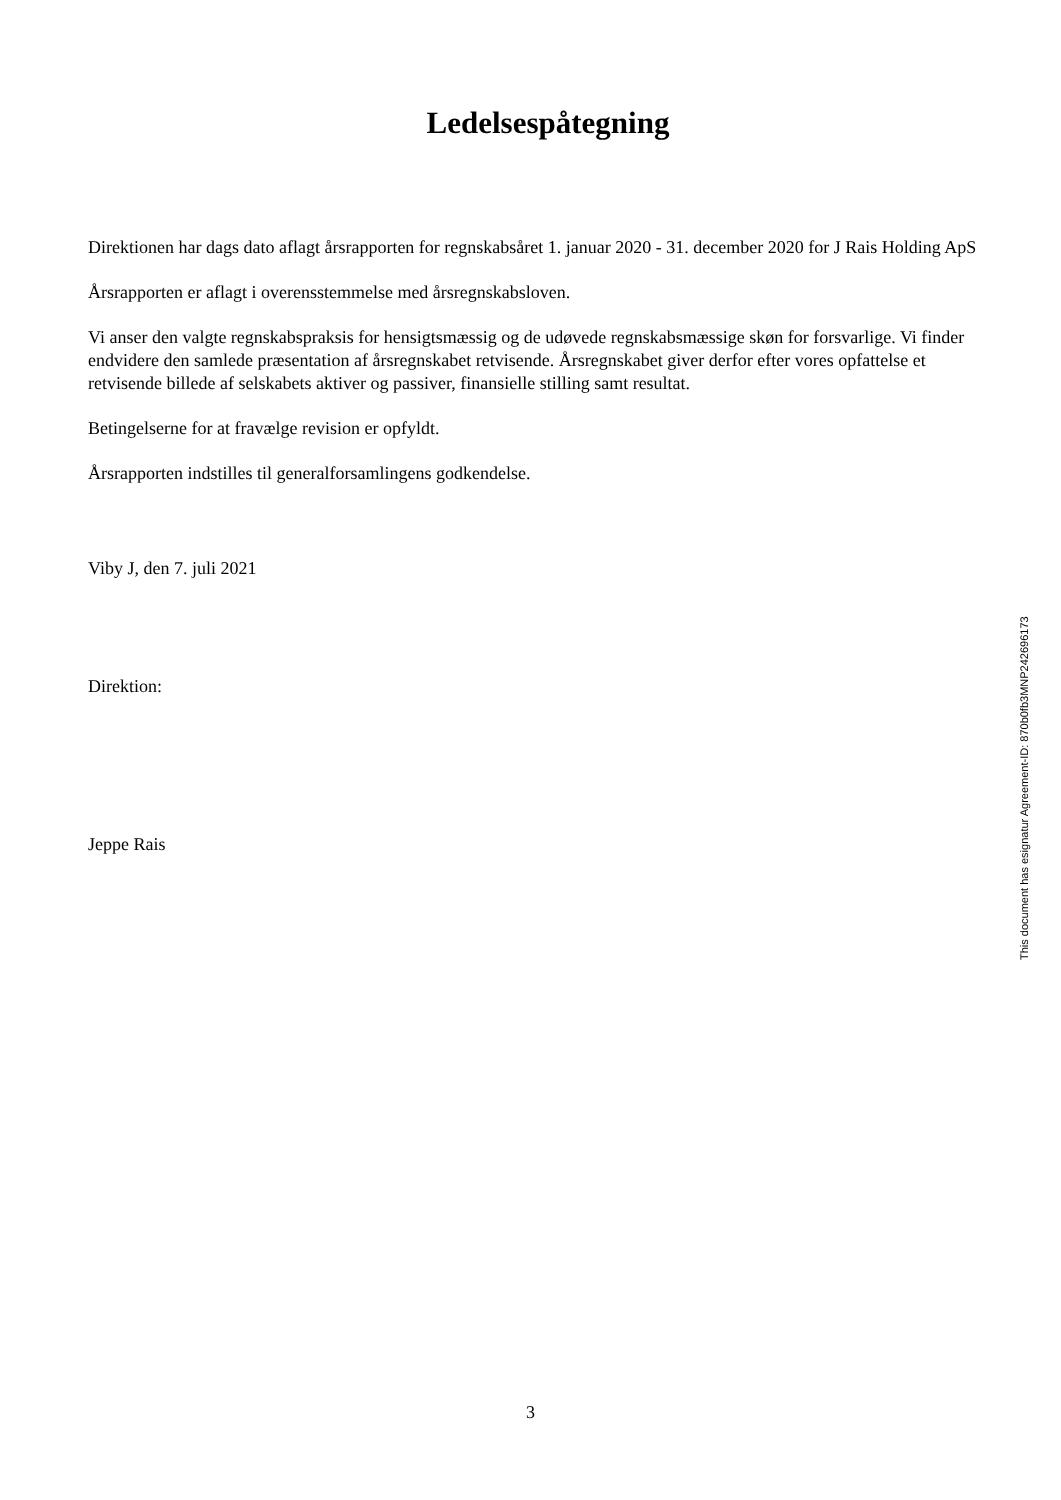Ledelsespåtegning
Direktionen har dags dato aflagt årsrapporten for regnskabsåret 1. januar 2020 - 31. december 2020 for J Rais Holding ApS
Årsrapporten er aflagt i overensstemmelse med årsregnskabsloven.
Vi anser den valgte regnskabspraksis for hensigtsmæssig og de udøvede regnskabsmæssige skøn for forsvarlige. Vi finder endvidere den samlede præsentation af årsregnskabet retvisende. Årsregnskabet giver derfor efter vores opfattelse et retvisende billede af selskabets aktiver og passiver, finansielle stilling samt resultat.
Betingelserne for at fravælge revision er opfyldt.
Årsrapporten indstilles til generalforsamlingens godkendelse.
Viby J, den 7. juli 2021
Direktion:
Jeppe Rais
This document has esignatur Agreement-ID: 870b0fb3MNP242696173
3